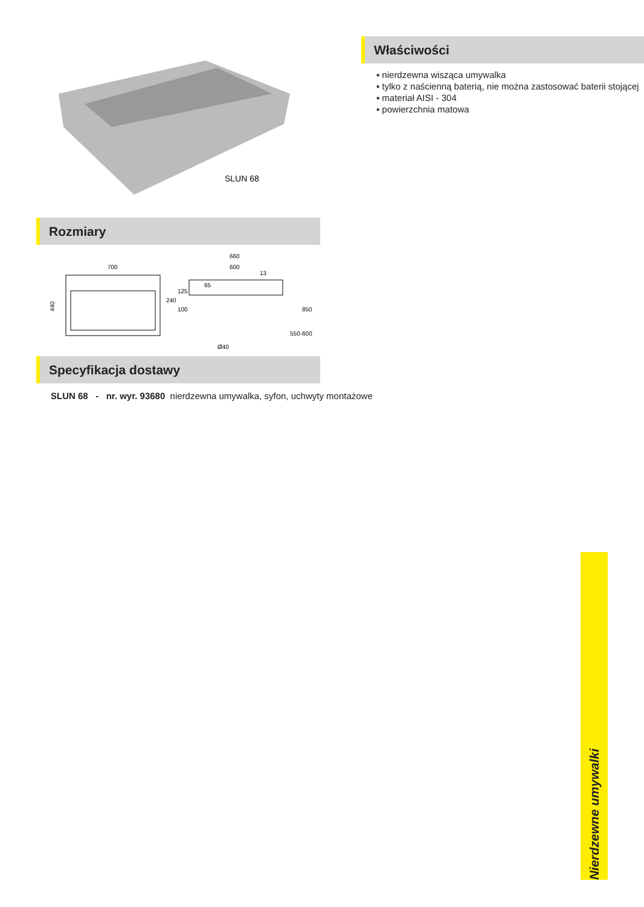SLUN 68
Właściwości
▪ nierdzewna wisząca umywalka
▪ tylko z naścienną baterią, nie można zastosować baterii stojącej
▪ materiał AISI - 304
▪ powierzchnia matowa
Rozmiary
700
440
660
600
240
125
100
Ø40
550-600
850
13
65
Specyfikacja dostawy
SLUN 68 - nr. wyr. 93680 nierdzewna umywalka, syfon, uchwyty montażowe
Nierdzewne umywalki